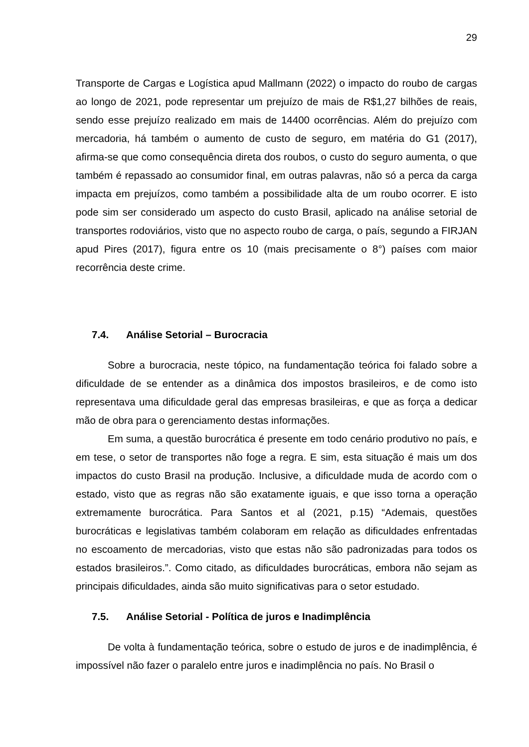29
Transporte de Cargas e Logística apud Mallmann (2022) o impacto do roubo de cargas ao longo de 2021, pode representar um prejuízo de mais de R$1,27 bilhões de reais, sendo esse prejuízo realizado em mais de 14400 ocorrências. Além do prejuízo com mercadoria, há também o aumento de custo de seguro, em matéria do G1 (2017), afirma-se que como consequência direta dos roubos, o custo do seguro aumenta, o que também é repassado ao consumidor final, em outras palavras, não só a perca da carga impacta em prejuízos, como também a possibilidade alta de um roubo ocorrer. E isto pode sim ser considerado um aspecto do custo Brasil, aplicado na análise setorial de transportes rodoviários, visto que no aspecto roubo de carga, o país, segundo a FIRJAN apud Pires (2017), figura entre os 10 (mais precisamente o 8°) países com maior recorrência deste crime.
7.4. Análise Setorial – Burocracia
Sobre a burocracia, neste tópico, na fundamentação teórica foi falado sobre a dificuldade de se entender as a dinâmica dos impostos brasileiros, e de como isto representava uma dificuldade geral das empresas brasileiras, e que as força a dedicar mão de obra para o gerenciamento destas informações.
Em suma, a questão burocrática é presente em todo cenário produtivo no país, e em tese, o setor de transportes não foge a regra. E sim, esta situação é mais um dos impactos do custo Brasil na produção. Inclusive, a dificuldade muda de acordo com o estado, visto que as regras não são exatamente iguais, e que isso torna a operação extremamente burocrática. Para Santos et al (2021, p.15) “Ademais, questões burocráticas e legislativas também colaboram em relação as dificuldades enfrentadas no escoamento de mercadorias, visto que estas não são padronizadas para todos os estados brasileiros.”. Como citado, as dificuldades burocráticas, embora não sejam as principais dificuldades, ainda são muito significativas para o setor estudado.
7.5. Análise Setorial - Política de juros e Inadimplência
De volta à fundamentação teórica, sobre o estudo de juros e de inadimplência, é impossível não fazer o paralelo entre juros e inadimplência no país. No Brasil o